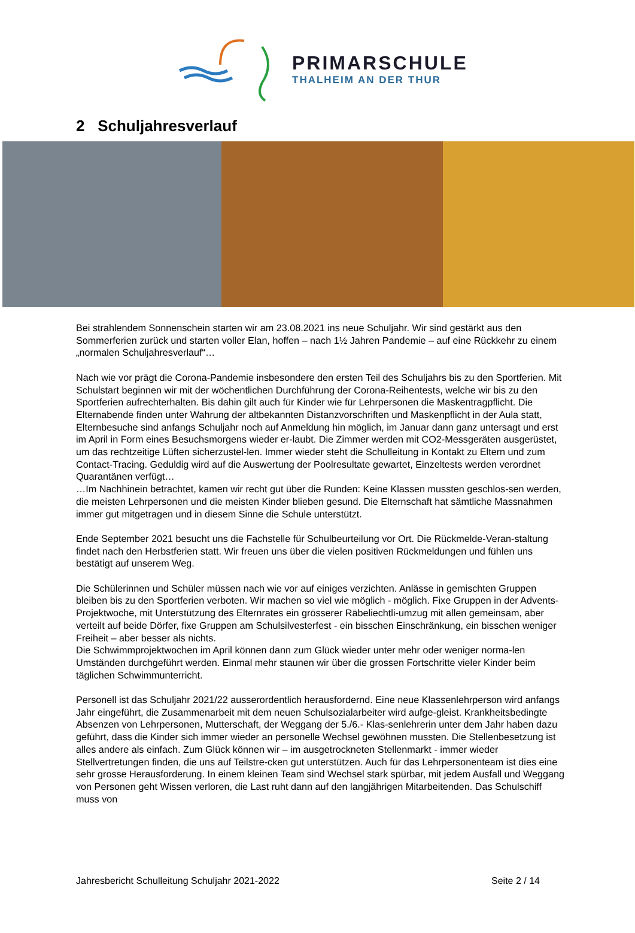PRIMARSCHULE
THALHEIM AN DER THUR
2 Schuljahresverlauf
Bei strahlendem Sonnenschein starten wir am 23.08.2021 ins neue Schuljahr. Wir sind gestärkt aus den Sommerferien zurück und starten voller Elan, hoffen – nach 1½ Jahren Pandemie – auf eine Rückkehr zu einem „normalen Schuljahresverlauf“…
Nach wie vor prägt die Corona-Pandemie insbesondere den ersten Teil des Schuljahrs bis zu den Sportferien. Mit Schulstart beginnen wir mit der wöchentlichen Durchführung der Corona-Reihentests, welche wir bis zu den Sportferien aufrechterhalten. Bis dahin gilt auch für Kinder wie für Lehrpersonen die Maskentragpflicht. Die Elternabende finden unter Wahrung der altbekannten Distanzvorschriften und Maskenpflicht in der Aula statt, Elternbesuche sind anfangs Schuljahr noch auf Anmeldung hin möglich, im Januar dann ganz untersagt und erst im April in Form eines Besuchsmorgens wieder er-laubt. Die Zimmer werden mit CO2-Messgeräten ausgerüstet, um das rechtzeitige Lüften sicherzustel-len. Immer wieder steht die Schulleitung in Kontakt zu Eltern und zum Contact-Tracing. Geduldig wird auf die Auswertung der Poolresultate gewartet, Einzeltests werden verordnet Quarantänen verfügt…
…Im Nachhinein betrachtet, kamen wir recht gut über die Runden: Keine Klassen mussten geschlos-sen werden, die meisten Lehrpersonen und die meisten Kinder blieben gesund. Die Elternschaft hat sämtliche Massnahmen immer gut mitgetragen und in diesem Sinne die Schule unterstützt.
Ende September 2021 besucht uns die Fachstelle für Schulbeurteilung vor Ort. Die Rückmelde-Veran-staltung findet nach den Herbstferien statt. Wir freuen uns über die vielen positiven Rückmeldungen und fühlen uns bestätigt auf unserem Weg.
Die Schülerinnen und Schüler müssen nach wie vor auf einiges verzichten. Anlässe in gemischten Gruppen bleiben bis zu den Sportferien verboten. Wir machen so viel wie möglich - möglich. Fixe Gruppen in der Advents-Projektwoche, mit Unterstützung des Elternrates ein grösserer Räbeliechtli-umzug mit allen gemeinsam, aber verteilt auf beide Dörfer, fixe Gruppen am Schulsilvesterfest - ein bisschen Einschränkung, ein bisschen weniger Freiheit – aber besser als nichts.
Die Schwimmprojektwochen im April können dann zum Glück wieder unter mehr oder weniger norma-len Umständen durchgeführt werden. Einmal mehr staunen wir über die grossen Fortschritte vieler Kinder beim täglichen Schwimmunterricht.
Personell ist das Schuljahr 2021/22 ausserordentlich herausfordernd. Eine neue Klassenlehrperson wird anfangs Jahr eingeführt, die Zusammenarbeit mit dem neuen Schulsozialarbeiter wird aufge-gleist. Krankheitsbedingte Absenzen von Lehrpersonen, Mutterschaft, der Weggang der 5./6.- Klas-senlehrerin unter dem Jahr haben dazu geführt, dass die Kinder sich immer wieder an personelle Wechsel gewöhnen mussten. Die Stellenbesetzung ist alles andere als einfach. Zum Glück können wir – im ausgetrockneten Stellenmarkt - immer wieder Stellvertretungen finden, die uns auf Teilstre-cken gut unterstützen. Auch für das Lehrpersonenteam ist dies eine sehr grosse Herausforderung. In einem kleinen Team sind Wechsel stark spürbar, mit jedem Ausfall und Weggang von Personen geht Wissen verloren, die Last ruht dann auf den langjährigen Mitarbeitenden. Das Schulschiff muss von
Jahresbericht Schulleitung Schuljahr 2021-2022 Seite 2 / 14